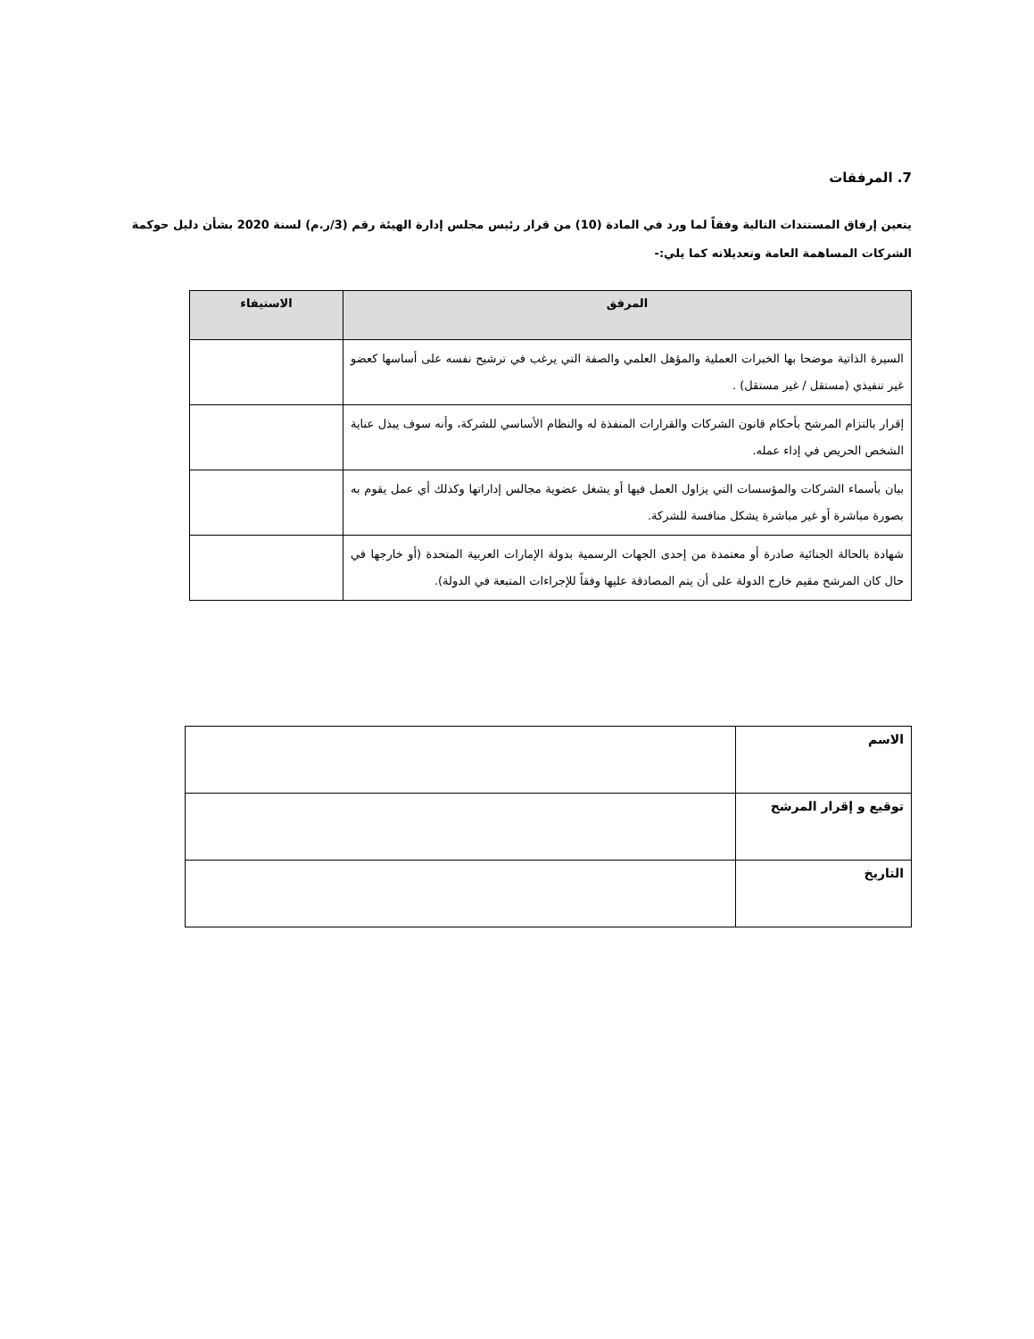7. المرفقات
يتعين إرفاق المستندات التالية وفقاً لما ورد في المادة (10) من قرار رئيس مجلس إدارة الهيئة رقم (3/ر.م) لسنة 2020 بشأن دليل حوكمة الشركات المساهمة العامة وتعديلاته كما يلي:-
| المرفق | الاستيفاء |
| --- | --- |
| السيرة الذاتية موضحا بها الخبرات العملية والمؤهل العلمي والصفة التي يرغب في ترشيح نفسه على أساسها كعضو غير تنفيذي (مستقل / غير مستقل) . | |
| إقرار بالتزام المرشح بأحكام قانون الشركات والقرارات المنفذة له والنظام الأساسي للشركة، وأنه سوف يبذل عناية الشخص الحريص في إداء عمله. | |
| بيان بأسماء الشركات والمؤسسات التي يزاول العمل فيها أو يشغل عضوية مجالس إداراتها وكذلك أي عمل يقوم به بصورة مباشرة أو غير مباشرة يشكل منافسة للشركة. | |
| شهادة بالحالة الجنائية صادرة أو معتمدة من إحدى الجهات الرسمية بدولة الإمارات العربية المتحدة (أو خارجها في حال كان المرشح مقيم خارج الدولة على أن يتم المصادقة عليها وفقاً للإجراءات المتبعة في الدولة). | |
| الاسم | |
| توقيع و إقرار المرشح | |
| التاريخ | |